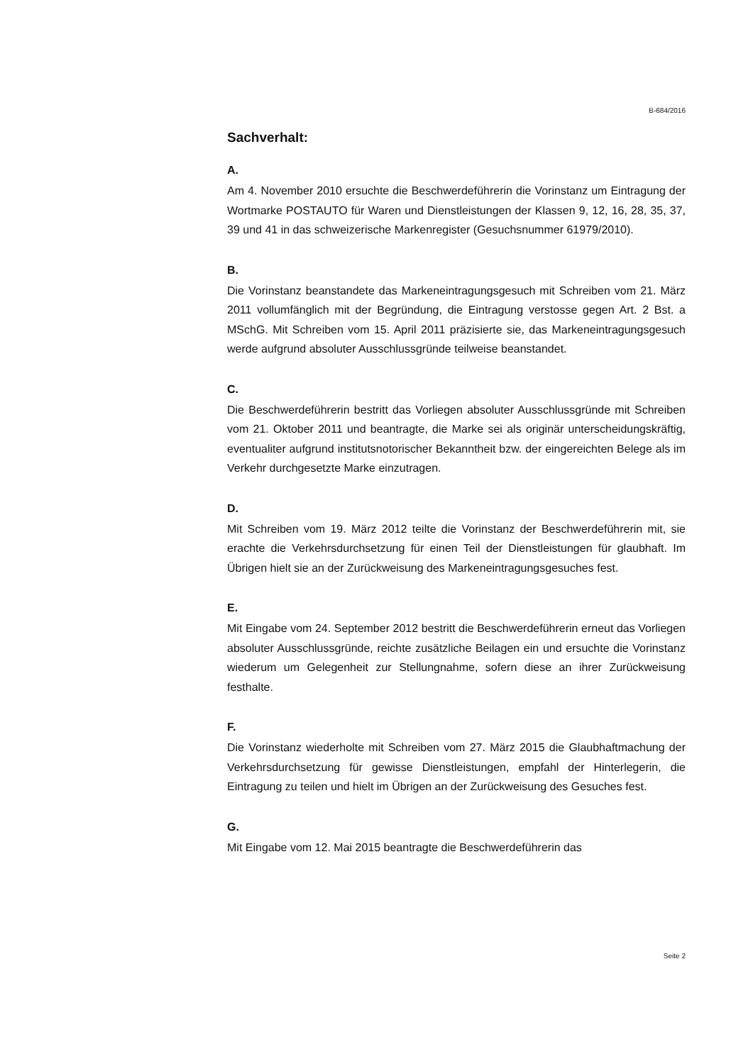B-684/2016
Sachverhalt:
A.
Am 4. November 2010 ersuchte die Beschwerdeführerin die Vorinstanz um Eintragung der Wortmarke POSTAUTO für Waren und Dienstleistungen der Klassen 9, 12, 16, 28, 35, 37, 39 und 41 in das schweizerische Markenregister (Gesuchsnummer 61979/2010).
B.
Die Vorinstanz beanstandete das Markeneintragungsgesuch mit Schreiben vom 21. März 2011 vollumfänglich mit der Begründung, die Eintragung verstosse gegen Art. 2 Bst. a MSchG. Mit Schreiben vom 15. April 2011 präzisierte sie, das Markeneintragungsgesuch werde aufgrund absoluter Ausschlussgründe teilweise beanstandet.
C.
Die Beschwerdeführerin bestritt das Vorliegen absoluter Ausschlussgründe mit Schreiben vom 21. Oktober 2011 und beantragte, die Marke sei als originär unterscheidungskräftig, eventualiter aufgrund institutsnotorischer Bekanntheit bzw. der eingereichten Belege als im Verkehr durchgesetzte Marke einzutragen.
D.
Mit Schreiben vom 19. März 2012 teilte die Vorinstanz der Beschwerdeführerin mit, sie erachte die Verkehrsdurchsetzung für einen Teil der Dienstleistungen für glaubhaft. Im Übrigen hielt sie an der Zurückweisung des Markeneintragungsgesuches fest.
E.
Mit Eingabe vom 24. September 2012 bestritt die Beschwerdeführerin erneut das Vorliegen absoluter Ausschlussgründe, reichte zusätzliche Beilagen ein und ersuchte die Vorinstanz wiederum um Gelegenheit zur Stellungnahme, sofern diese an ihrer Zurückweisung festhalte.
F.
Die Vorinstanz wiederholte mit Schreiben vom 27. März 2015 die Glaubhaftmachung der Verkehrsdurchsetzung für gewisse Dienstleistungen, empfahl der Hinterlegerin, die Eintragung zu teilen und hielt im Übrigen an der Zurückweisung des Gesuches fest.
G.
Mit Eingabe vom 12. Mai 2015 beantragte die Beschwerdeführerin das
Seite 2